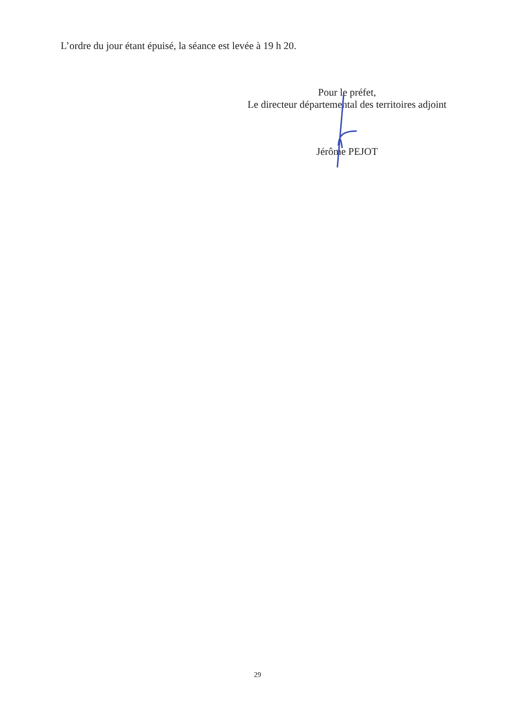L’ordre du jour étant épuisé, la séance est levée à 19 h 20.
Pour le préfet,
Le directeur départemental des territoires adjoint
Jérôme PEJOT
29